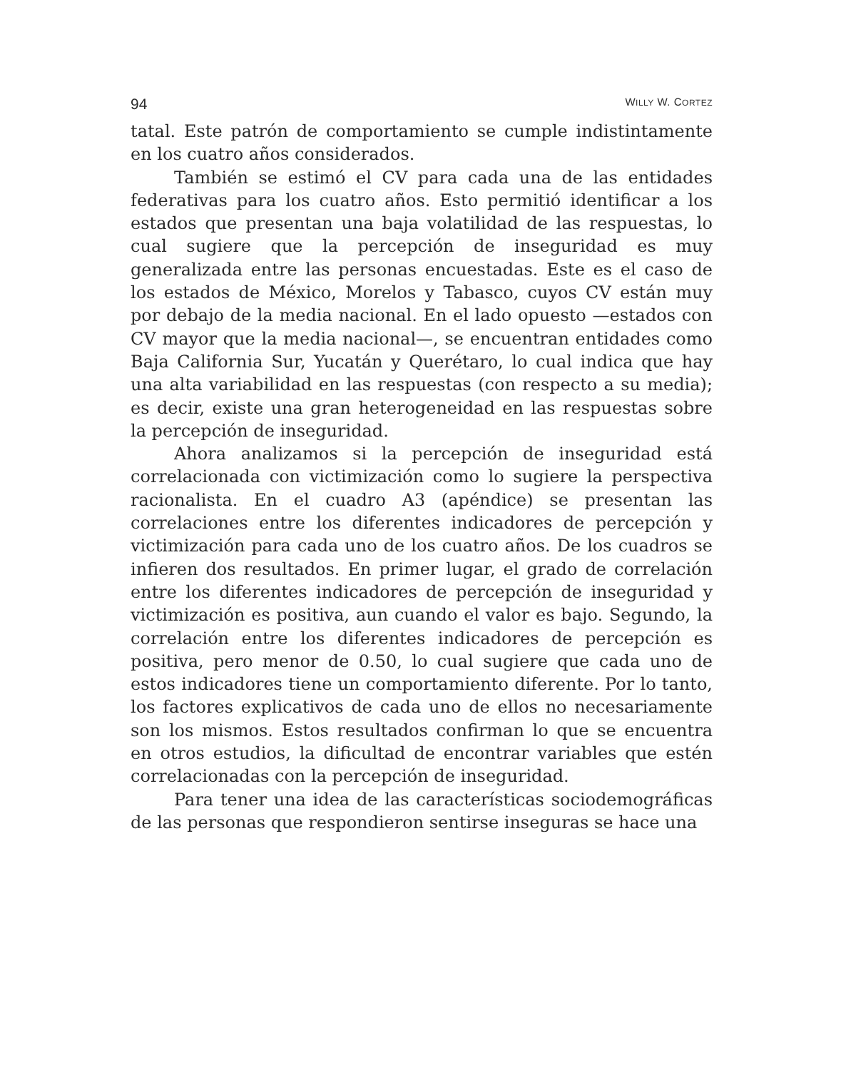94 WILLY W. CORTEZ
tatal. Este patrón de comportamiento se cumple indistintamente en los cuatro años considerados.
También se estimó el CV para cada una de las entidades federativas para los cuatro años. Esto permitió identificar a los estados que presentan una baja volatilidad de las respuestas, lo cual sugiere que la percepción de inseguridad es muy generalizada entre las personas encuestadas. Este es el caso de los estados de México, Morelos y Tabasco, cuyos CV están muy por debajo de la media nacional. En el lado opuesto —estados con CV mayor que la media nacional—, se encuentran entidades como Baja California Sur, Yucatán y Querétaro, lo cual indica que hay una alta variabilidad en las respuestas (con respecto a su media); es decir, existe una gran heterogeneidad en las respuestas sobre la percepción de inseguridad.
Ahora analizamos si la percepción de inseguridad está correlacionada con victimización como lo sugiere la perspectiva racionalista. En el cuadro A3 (apéndice) se presentan las correlaciones entre los diferentes indicadores de percepción y victimización para cada uno de los cuatro años. De los cuadros se infieren dos resultados. En primer lugar, el grado de correlación entre los diferentes indicadores de percepción de inseguridad y victimización es positiva, aun cuando el valor es bajo. Segundo, la correlación entre los diferentes indicadores de percepción es positiva, pero menor de 0.50, lo cual sugiere que cada uno de estos indicadores tiene un comportamiento diferente. Por lo tanto, los factores explicativos de cada uno de ellos no necesariamente son los mismos. Estos resultados confirman lo que se encuentra en otros estudios, la dificultad de encontrar variables que estén correlacionadas con la percepción de inseguridad.
Para tener una idea de las características sociodemográficas de las personas que respondieron sentirse inseguras se hace una